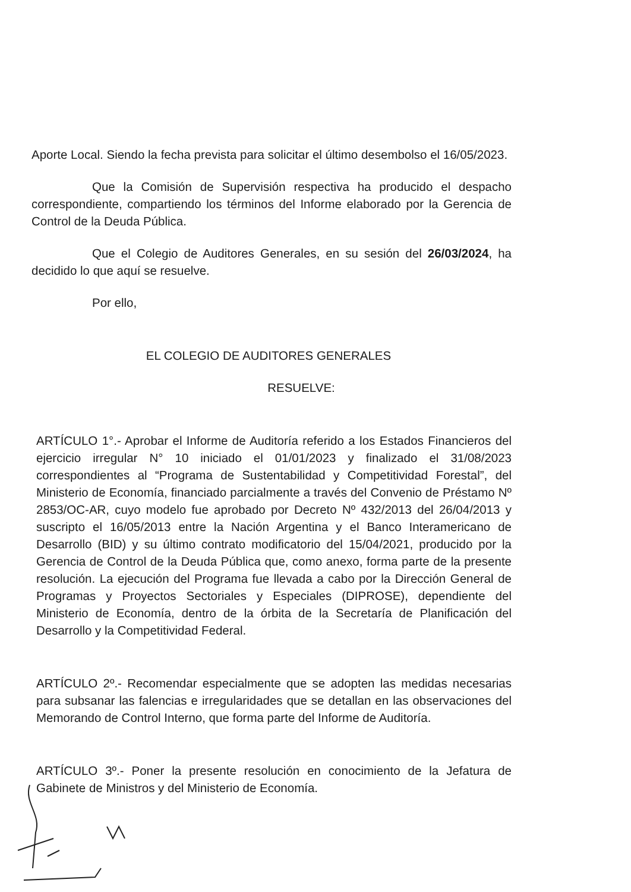Aporte Local. Siendo la fecha prevista para solicitar el último desembolso el 16/05/2023.
Que la Comisión de Supervisión respectiva ha producido el despacho correspondiente, compartiendo los términos del Informe elaborado por la Gerencia de Control de la Deuda Pública.
Que el Colegio de Auditores Generales, en su sesión del 26/03/2024, ha decidido lo que aquí se resuelve.
Por ello,
EL COLEGIO DE AUDITORES GENERALES
RESUELVE:
ARTÍCULO 1°.- Aprobar el Informe de Auditoría referido a los Estados Financieros del ejercicio irregular N° 10 iniciado el 01/01/2023 y finalizado el 31/08/2023 correspondientes al “Programa de Sustentabilidad y Competitividad Forestal”, del Ministerio de Economía, financiado parcialmente a través del Convenio de Préstamo Nº 2853/OC-AR, cuyo modelo fue aprobado por Decreto Nº 432/2013 del 26/04/2013 y suscripto el 16/05/2013 entre la Nación Argentina y el Banco Interamericano de Desarrollo (BID) y su último contrato modificatorio del 15/04/2021, producido por la Gerencia de Control de la Deuda Pública que, como anexo, forma parte de la presente resolución. La ejecución del Programa fue llevada a cabo por la Dirección General de Programas y Proyectos Sectoriales y Especiales (DIPROSE), dependiente del Ministerio de Economía, dentro de la órbita de la Secretaría de Planificación del Desarrollo y la Competitividad Federal.
ARTÍCULO 2º.- Recomendar especialmente que se adopten las medidas necesarias para subsanar las falencias e irregularidades que se detallan en las observaciones del Memorando de Control Interno, que forma parte del Informe de Auditoría.
ARTÍCULO 3º.- Poner la presente resolución en conocimiento de la Jefatura de Gabinete de Ministros y del Ministerio de Economía.